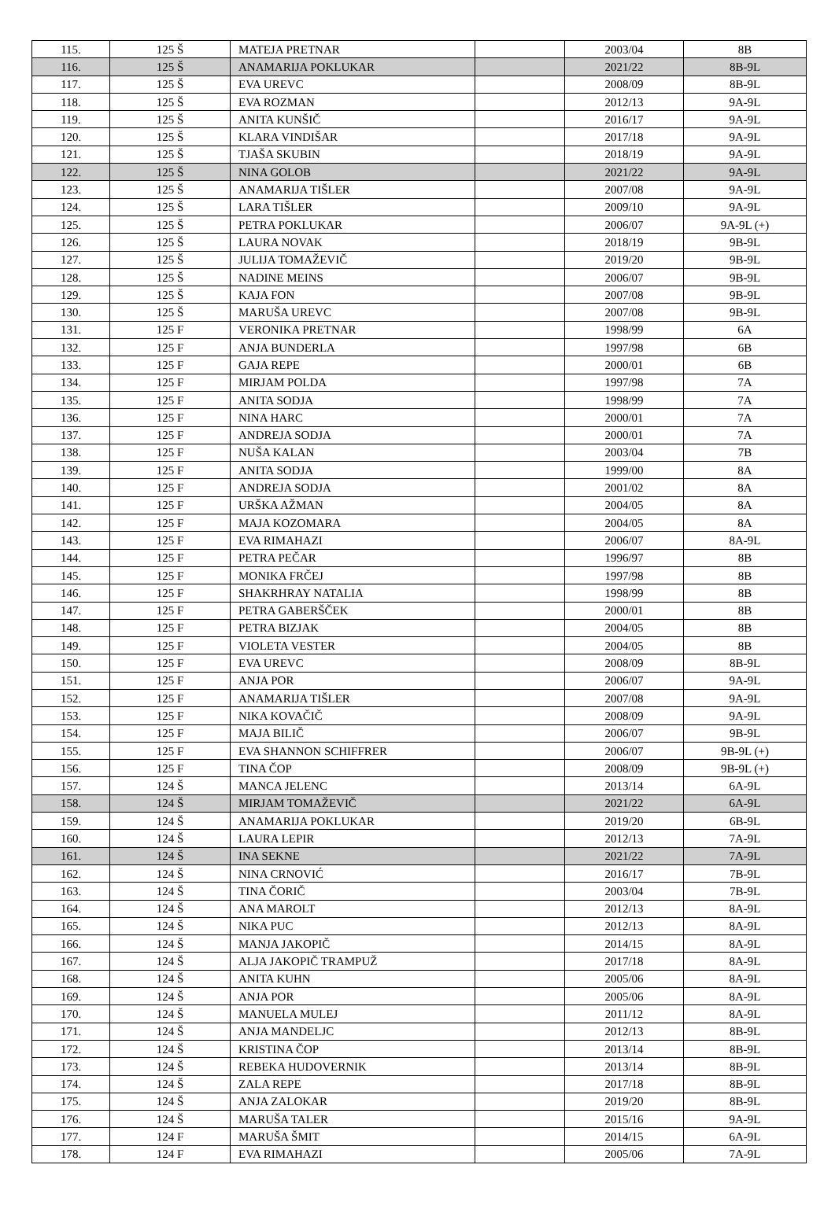| 115. | 125 Š | MATEJA PRETNAR | | 2003/04 | 8B |
| 116. | 125 Š | ANAMARIJA POKLUKAR | | 2021/22 | 8B-9L |
| 117. | 125 Š | EVA UREVC | | 2008/09 | 8B-9L |
| 118. | 125 Š | EVA ROZMAN | | 2012/13 | 9A-9L |
| 119. | 125 Š | ANITA KUNŠIČ | | 2016/17 | 9A-9L |
| 120. | 125 Š | KLARA VINDIŠAR | | 2017/18 | 9A-9L |
| 121. | 125 Š | TJAŠA SKUBIN | | 2018/19 | 9A-9L |
| 122. | 125 Š | NINA GOLOB | | 2021/22 | 9A-9L |
| 123. | 125 Š | ANAMARIJA TIŠLER | | 2007/08 | 9A-9L |
| 124. | 125 Š | LARA TIŠLER | | 2009/10 | 9A-9L |
| 125. | 125 Š | PETRA POKLUKAR | | 2006/07 | 9A-9L (+) |
| 126. | 125 Š | LAURA NOVAK | | 2018/19 | 9B-9L |
| 127. | 125 Š | JULIJA TOMAŽEVIČ | | 2019/20 | 9B-9L |
| 128. | 125 Š | NADINE MEINS | | 2006/07 | 9B-9L |
| 129. | 125 Š | KAJA FON | | 2007/08 | 9B-9L |
| 130. | 125 Š | MARUŠA UREVC | | 2007/08 | 9B-9L |
| 131. | 125 F | VERONIKA PRETNAR | | 1998/99 | 6A |
| 132. | 125 F | ANJA BUNDERLA | | 1997/98 | 6B |
| 133. | 125 F | GAJA REPE | | 2000/01 | 6B |
| 134. | 125 F | MIRJAM POLDA | | 1997/98 | 7A |
| 135. | 125 F | ANITA SODJA | | 1998/99 | 7A |
| 136. | 125 F | NINA HARC | | 2000/01 | 7A |
| 137. | 125 F | ANDREJA SODJA | | 2000/01 | 7A |
| 138. | 125 F | NUŠA KALAN | | 2003/04 | 7B |
| 139. | 125 F | ANITA SODJA | | 1999/00 | 8A |
| 140. | 125 F | ANDREJA SODJA | | 2001/02 | 8A |
| 141. | 125 F | URŠKA AŽMAN | | 2004/05 | 8A |
| 142. | 125 F | MAJA KOZOMARA | | 2004/05 | 8A |
| 143. | 125 F | EVA RIMAHAZI | | 2006/07 | 8A-9L |
| 144. | 125 F | PETRA PEČAR | | 1996/97 | 8B |
| 145. | 125 F | MONIKA FRČEJ | | 1997/98 | 8B |
| 146. | 125 F | SHAKRHRAY NATALIA | | 1998/99 | 8B |
| 147. | 125 F | PETRA GABERŠČEK | | 2000/01 | 8B |
| 148. | 125 F | PETRA BIZJAK | | 2004/05 | 8B |
| 149. | 125 F | VIOLETA VESTER | | 2004/05 | 8B |
| 150. | 125 F | EVA UREVC | | 2008/09 | 8B-9L |
| 151. | 125 F | ANJA POR | | 2006/07 | 9A-9L |
| 152. | 125 F | ANAMARIJA TIŠLER | | 2007/08 | 9A-9L |
| 153. | 125 F | NIKA KOVAČIČ | | 2008/09 | 9A-9L |
| 154. | 125 F | MAJA BILIČ | | 2006/07 | 9B-9L |
| 155. | 125 F | EVA SHANNON SCHIFFRER | | 2006/07 | 9B-9L (+) |
| 156. | 125 F | TINA ČOP | | 2008/09 | 9B-9L (+) |
| 157. | 124 Š | MANCA JELENC | | 2013/14 | 6A-9L |
| 158. | 124 Š | MIRJAM TOMAŽEVIČ | | 2021/22 | 6A-9L |
| 159. | 124 Š | ANAMARIJA POKLUKAR | | 2019/20 | 6B-9L |
| 160. | 124 Š | LAURA LEPIR | | 2012/13 | 7A-9L |
| 161. | 124 Š | INA SEKNE | | 2021/22 | 7A-9L |
| 162. | 124 Š | NINA CRNOVIĆ | | 2016/17 | 7B-9L |
| 163. | 124 Š | TINA ČORIČ | | 2003/04 | 7B-9L |
| 164. | 124 Š | ANA MAROLT | | 2012/13 | 8A-9L |
| 165. | 124 Š | NIKA PUC | | 2012/13 | 8A-9L |
| 166. | 124 Š | MANJA JAKOPIČ | | 2014/15 | 8A-9L |
| 167. | 124 Š | ALJA JAKOPIČ TRAMPUŽ | | 2017/18 | 8A-9L |
| 168. | 124 Š | ANITA KUHN | | 2005/06 | 8A-9L |
| 169. | 124 Š | ANJA POR | | 2005/06 | 8A-9L |
| 170. | 124 Š | MANUELA MULEJ | | 2011/12 | 8A-9L |
| 171. | 124 Š | ANJA MANDELJC | | 2012/13 | 8B-9L |
| 172. | 124 Š | KRISTINA ČOP | | 2013/14 | 8B-9L |
| 173. | 124 Š | REBEKA HUDOVERNIK | | 2013/14 | 8B-9L |
| 174. | 124 Š | ZALA REPE | | 2017/18 | 8B-9L |
| 175. | 124 Š | ANJA ZALOKAR | | 2019/20 | 8B-9L |
| 176. | 124 Š | MARUŠA TALER | | 2015/16 | 9A-9L |
| 177. | 124 F | MARUŠA ŠMIT | | 2014/15 | 6A-9L |
| 178. | 124 F | EVA RIMAHAZI | | 2005/06 | 7A-9L |